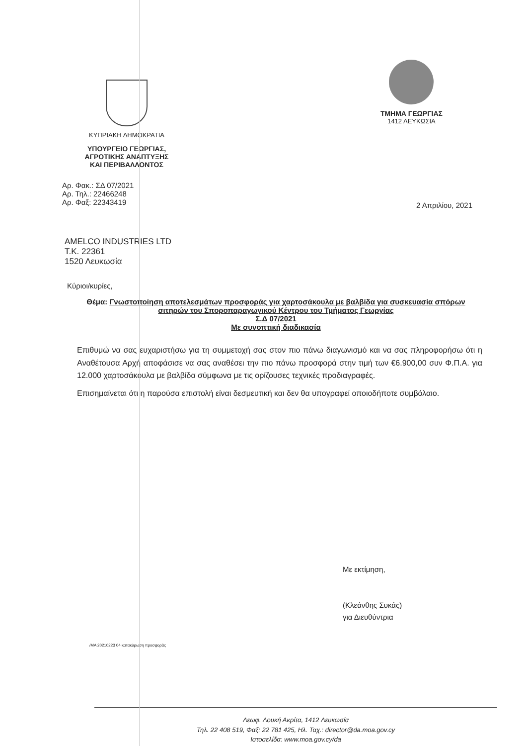ΚΥΠΡΙΑΚΗ ΔΗΜΟΚΡΑΤΙΑ
ΥΠΟΥΡΓΕΙΟ ΓΕΩΡΓΙΑΣ,
ΑΓΡΟΤΙΚΗΣ ΑΝΑΠΤΥΞΗΣ
ΚΑΙ ΠΕΡΙΒΑΛΛΟΝΤΟΣ
ΤΜΗΜΑ ΓΕΩΡΓΙΑΣ
1412 ΛΕΥΚΩΣΙΑ
Αρ. Φακ.: ΣΔ 07/2021
Αρ. Τηλ.: 22466248
Αρ. Φαξ: 22343419
2 Απριλίου, 2021
AMELCO INDUSTRIES LTD
Τ.Κ. 22361
1520 Λευκωσία
Κύριοι/κυρίες,
Θέμα: Γνωστοποίηση αποτελεσμάτων προσφοράς για χαρτοσάκουλα με βαλβίδα για συσκευασία σπόρων σιτηρών του Σποροπαραγωγικού Κέντρου του Τμήματος Γεωργίας
Σ.Δ 07/2021
Με συνοπτική διαδικασία
Επιθυμώ να σας ευχαριστήσω για τη συμμετοχή σας στον πιο πάνω διαγωνισμό και να σας πληροφορήσω ότι η Αναθέτουσα Αρχή αποφάσισε να σας αναθέσει την πιο πάνω προσφορά στην τιμή των €6.900,00 συν Φ.Π.Α. για 12.000 χαρτοσάκουλα με βαλβίδα σύμφωνα με τις ορίζουσες τεχνικές προδιαγραφές.
Επισημαίνεται ότι η παρούσα επιστολή είναι δεσμευτική και δεν θα υπογραφεί οποιοδήποτε συμβόλαιο.
Με εκτίμηση,
(Κλεάνθης Συκάς)
για Διευθύντρια
/ΜΑ 20210223 04 κατακύρωση προσφοράς
Λεωφ. Λουκή Ακρίτα, 1412 Λευκωσία
Τηλ. 22 408 519, Φαξ: 22 781 425, Ηλ. Ταχ.: director@da.moa.gov.cy
Ιστοσελίδα: www.moa.gov.cy/da